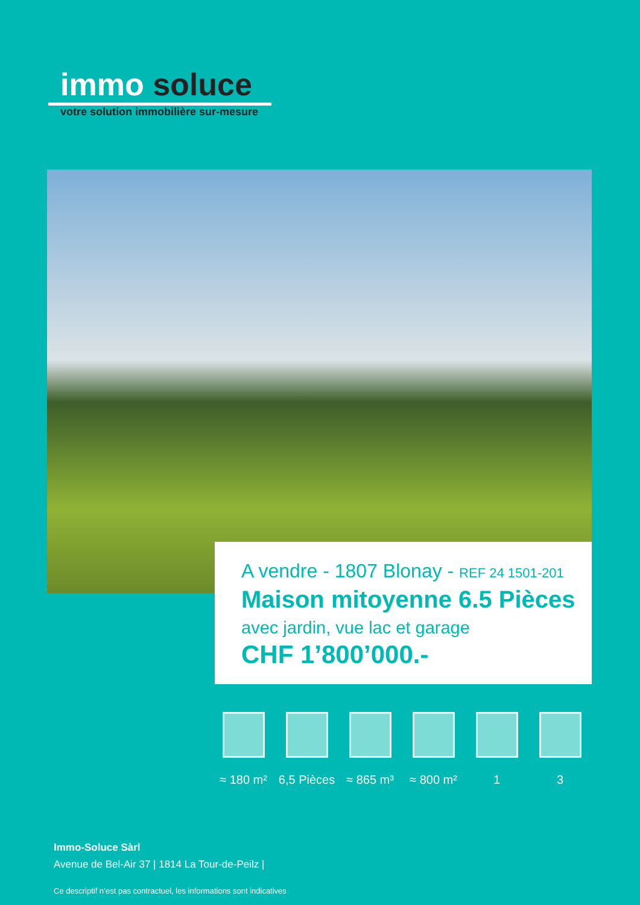immo soluce
votre solution immobilière sur-mesure
A vendre - 1807 Blonay - REF 24 1501-201
Maison mitoyenne 6.5 Pièces
avec jardin, vue lac et garage
CHF 1’800’000.-
≈ 180 m²
6,5 Pièces
≈ 865 m³
≈ 800 m²
1 3
Immo-Soluce Sàrl
Avenue de Bel-Air 37 | 1814 La Tour-de-Peilz |
Ce descriptif n’est pas contractuel, les informations sont indicatives